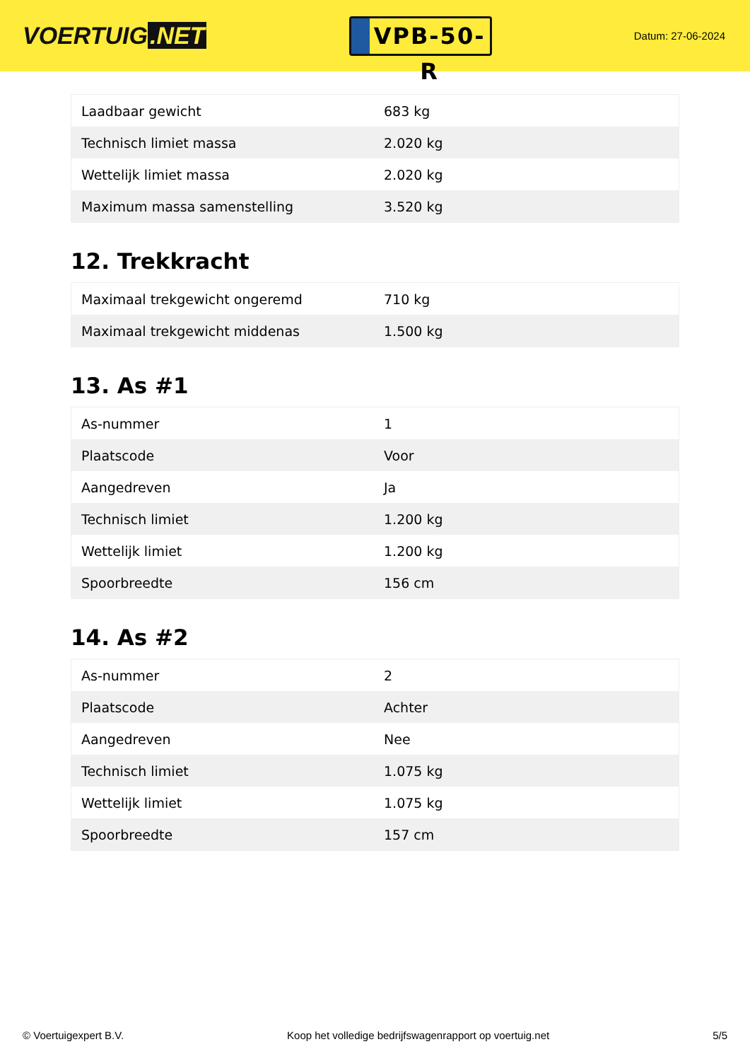VOERTUIG.NET
VPB-50-R
Datum: 27-06-2024
| Laadbaar gewicht | 683 kg |
| Technisch limiet massa | 2.020 kg |
| Wettelijk limiet massa | 2.020 kg |
| Maximum massa samenstelling | 3.520 kg |
12. Trekkracht
| Maximaal trekgewicht ongeremd | 710 kg |
| Maximaal trekgewicht middenas | 1.500 kg |
13. As #1
| As-nummer | 1 |
| Plaatscode | Voor |
| Aangedreven | Ja |
| Technisch limiet | 1.200 kg |
| Wettelijk limiet | 1.200 kg |
| Spoorbreedte | 156 cm |
14. As #2
| As-nummer | 2 |
| Plaatscode | Achter |
| Aangedreven | Nee |
| Technisch limiet | 1.075 kg |
| Wettelijk limiet | 1.075 kg |
| Spoorbreedte | 157 cm |
© Voertuigexpert B.V. Koop het volledige bedrijfswagenrapport op voertuig.net 5/5